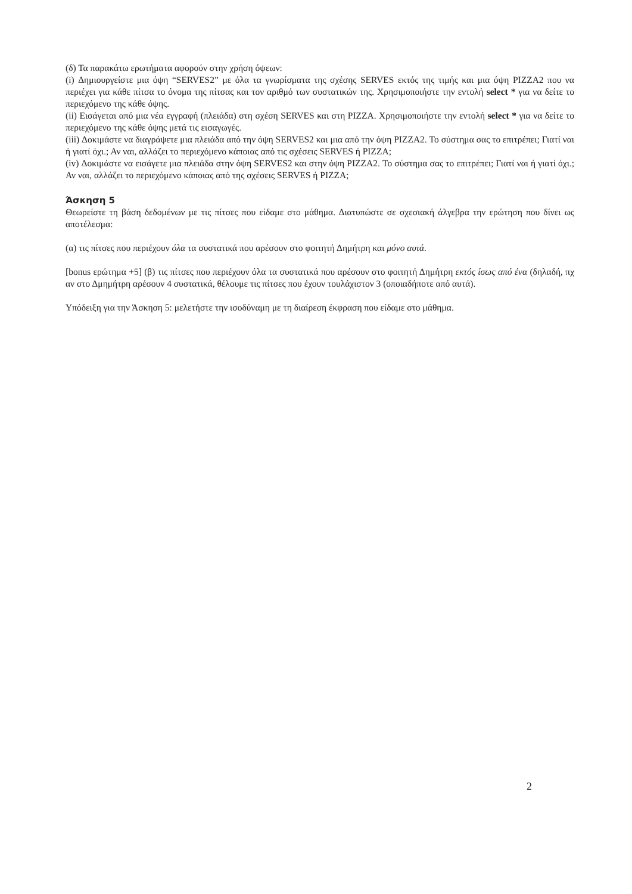(δ) Τα παρακάτω ερωτήματα αφορούν στην χρήση όψεων:
(i) Δημιουργείστε μια όψη “SERVES2” με όλα τα γνωρίσματα της σχέσης SERVES εκτός της τιμής και μια όψη PIZZA2 που να περιέχει για κάθε πίτσα το όνομα της πίτσας και τον αριθμό των συστατικών της. Χρησιμοποιήστε την εντολή select * για να δείτε το περιεχόμενο της κάθε όψης.
(ii) Εισάγεται από μια νέα εγγραφή (πλειάδα) στη σχέση SERVES και στη PIZZA. Χρησιμοποιήστε την εντολή select * για να δείτε το περιεχόμενο της κάθε όψης μετά τις εισαγωγές.
(iii) Δοκιμάστε να διαγράψετε μια πλειάδα από την όψη SERVES2 και μια από την όψη PIZZA2. Το σύστημα σας το επιτρέπει; Γιατί ναι ή γιατί όχι.; Αν ναι, αλλάζει το περιεχόμενο κάποιας από τις σχέσεις SERVES ή PIZZA;
(iv) Δοκιμάστε να εισάγετε μια πλειάδα στην όψη SERVES2 και στην όψη PIZZA2. Το σύστημα σας το επιτρέπει; Γιατί ναι ή γιατί όχι.; Αν ναι, αλλάζει το περιεχόμενο κάποιας από της σχέσεις SERVES ή PIZZA;
Άσκηση 5
Θεωρείστε τη βάση δεδομένων με τις πίτσες που είδαμε στο μάθημα. Διατυπώστε σε σχεσιακή άλγεβρα την ερώτηση που δίνει ως αποτέλεσμα:
(α) τις πίτσες που περιέχουν όλα τα συστατικά που αρέσουν στο φοιτητή Δημήτρη και μόνο αυτά.
[bonus ερώτημα +5] (β) τις πίτσες που περιέχουν όλα τα συστατικά που αρέσουν στο φοιτητή Δημήτρη εκτός ίσως από ένα (δηλαδή, πχ αν στο Δμημήτρη αρέσουν 4 συστατικά, θέλουμε τις πίτσες που έχουν τουλάχιστον 3 (οποιαδήποτε από αυτά).
Υπόδειξη για την Άσκηση 5: μελετήστε την ισοδύναμη με τη διαίρεση έκφραση που είδαμε στο μάθημα.
2